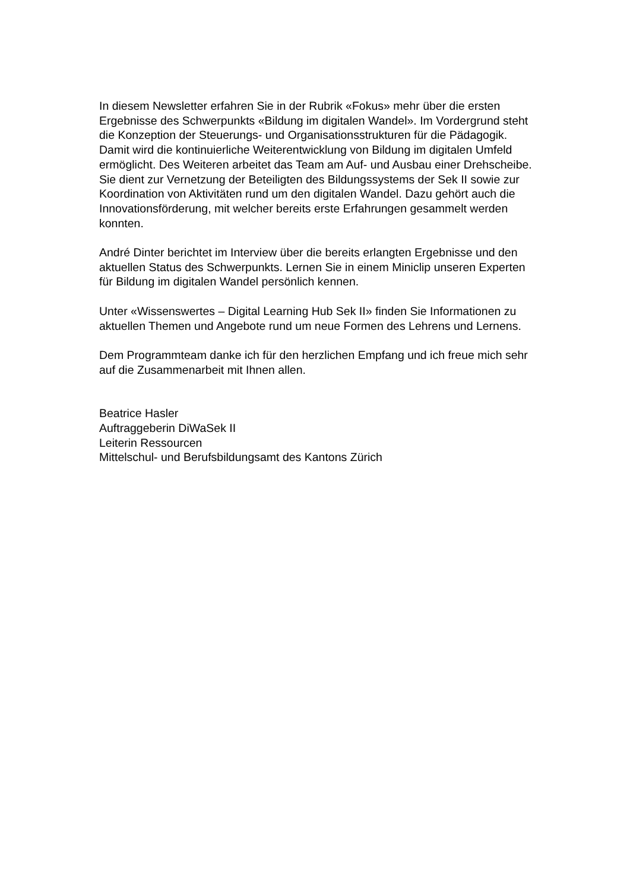In diesem Newsletter erfahren Sie in der Rubrik «Fokus» mehr über die ersten Ergebnisse des Schwerpunkts «Bildung im digitalen Wandel». Im Vordergrund steht die Konzeption der Steuerungs- und Organisationsstrukturen für die Pädagogik. Damit wird die kontinuierliche Weiterentwicklung von Bildung im digitalen Umfeld ermöglicht. Des Weiteren arbeitet das Team am Auf- und Ausbau einer Drehscheibe. Sie dient zur Vernetzung der Beteiligten des Bildungssystems der Sek II sowie zur Koordination von Aktivitäten rund um den digitalen Wandel. Dazu gehört auch die Innovationsförderung, mit welcher bereits erste Erfahrungen gesammelt werden konnten.
André Dinter berichtet im Interview über die bereits erlangten Ergebnisse und den aktuellen Status des Schwerpunkts. Lernen Sie in einem Miniclip unseren Experten für Bildung im digitalen Wandel persönlich kennen.
Unter «Wissenswertes – Digital Learning Hub Sek II» finden Sie Informationen zu aktuellen Themen und Angebote rund um neue Formen des Lehrens und Lernens.
Dem Programmteam danke ich für den herzlichen Empfang und ich freue mich sehr auf die Zusammenarbeit mit Ihnen allen.
Beatrice Hasler
Auftraggeberin DiWaSek II
Leiterin Ressourcen
Mittelschul- und Berufsbildungsamt des Kantons Zürich